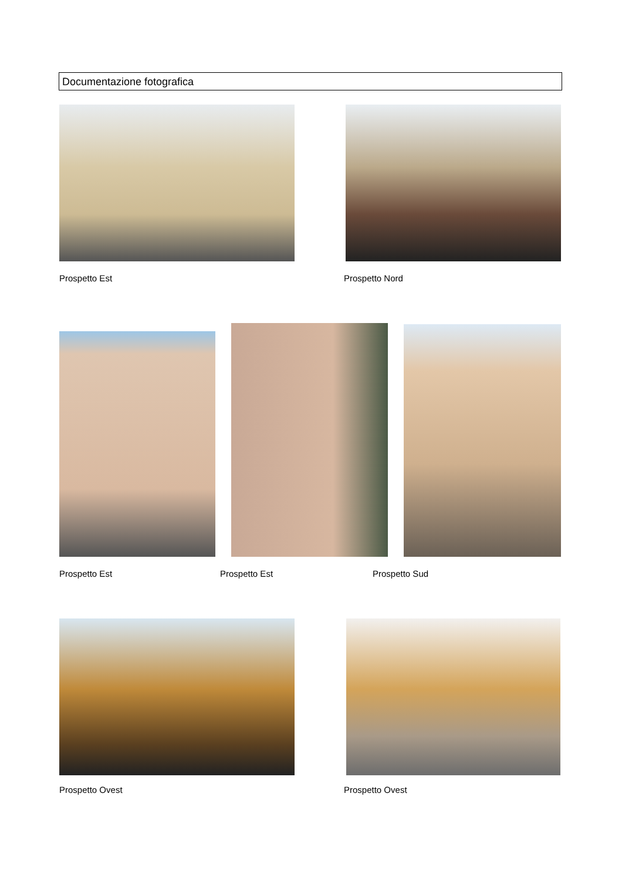Documentazione fotografica
Prospetto Est Prospetto Nord
Prospetto Est Prospetto Est Prospetto Sud
Prospetto Ovest Prospetto Ovest